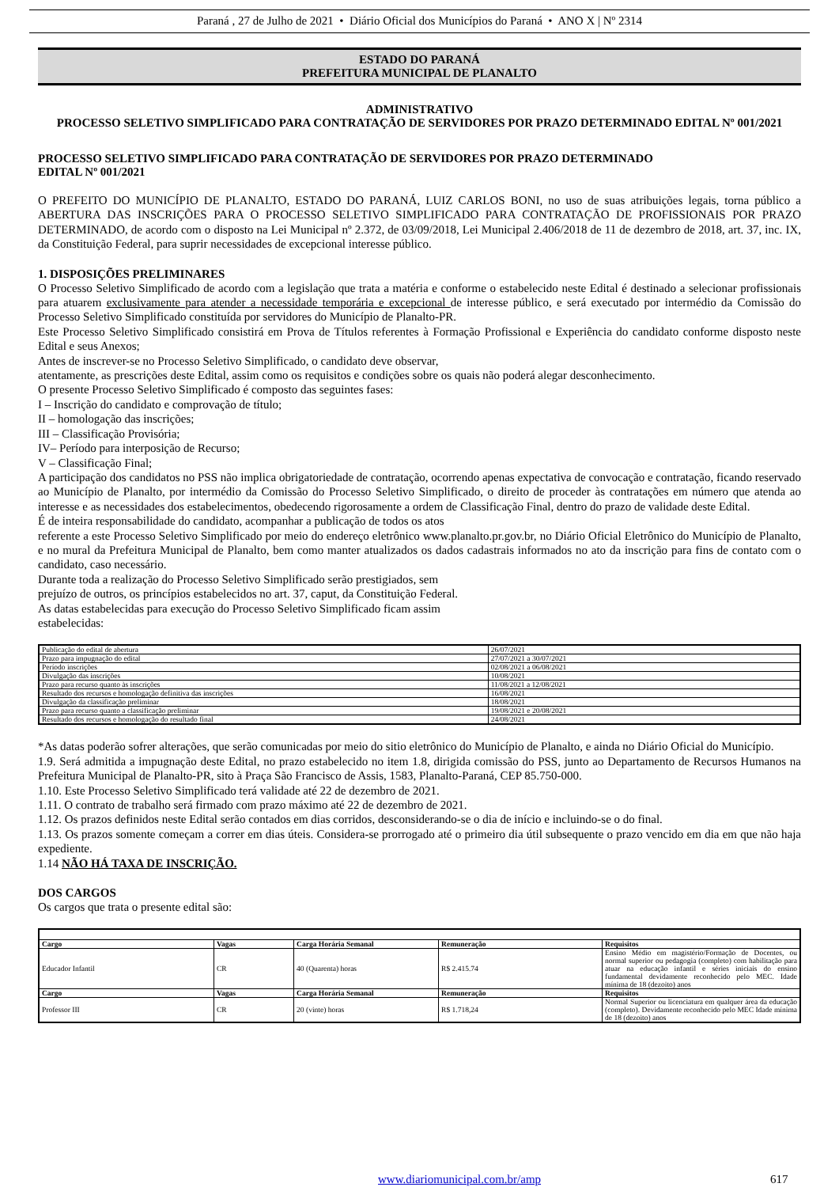Paraná , 27 de Julho de 2021 • Diário Oficial dos Municípios do Paraná • ANO X | Nº 2314
ESTADO DO PARANÁ
PREFEITURA MUNICIPAL DE PLANALTO
ADMINISTRATIVO
PROCESSO SELETIVO SIMPLIFICADO PARA CONTRATAÇÃO DE SERVIDORES POR PRAZO DETERMINADO EDITAL Nº 001/2021
PROCESSO SELETIVO SIMPLIFICADO PARA CONTRATAÇÃO DE SERVIDORES POR PRAZO DETERMINADO
EDITAL Nº 001/2021
O PREFEITO DO MUNICÍPIO DE PLANALTO, ESTADO DO PARANÁ, LUIZ CARLOS BONI, no uso de suas atribuições legais, torna público a ABERTURA DAS INSCRIÇÕES PARA O PROCESSO SELETIVO SIMPLIFICADO PARA CONTRATAÇÃO DE PROFISSIONAIS POR PRAZO DETERMINADO, de acordo com o disposto na Lei Municipal nº 2.372, de 03/09/2018, Lei Municipal 2.406/2018 de 11 de dezembro de 2018, art. 37, inc. IX, da Constituição Federal, para suprir necessidades de excepcional interesse público.
1. DISPOSIÇÕES PRELIMINARES
O Processo Seletivo Simplificado de acordo com a legislação que trata a matéria e conforme o estabelecido neste Edital é destinado a selecionar profissionais para atuarem exclusivamente para atender a necessidade temporária e excepcional de interesse público, e será executado por intermédio da Comissão do Processo Seletivo Simplificado constituída por servidores do Município de Planalto-PR.
Este Processo Seletivo Simplificado consistirá em Prova de Títulos referentes à Formação Profissional e Experiência do candidato conforme disposto neste Edital e seus Anexos;
Antes de inscrever-se no Processo Seletivo Simplificado, o candidato deve observar,
atentamente, as prescrições deste Edital, assim como os requisitos e condições sobre os quais não poderá alegar desconhecimento.
O presente Processo Seletivo Simplificado é composto das seguintes fases:
I – Inscrição do candidato e comprovação de título;
II – homologação das inscrições;
III – Classificação Provisória;
IV– Período para interposição de Recurso;
V – Classificação Final;
A participação dos candidatos no PSS não implica obrigatoriedade de contratação, ocorrendo apenas expectativa de convocação e contratação, ficando reservado ao Município de Planalto, por intermédio da Comissão do Processo Seletivo Simplificado, o direito de proceder às contratações em número que atenda ao interesse e as necessidades dos estabelecimentos, obedecendo rigorosamente a ordem de Classificação Final, dentro do prazo de validade deste Edital.
É de inteira responsabilidade do candidato, acompanhar a publicação de todos os atos
referente a este Processo Seletivo Simplificado por meio do endereço eletrônico www.planalto.pr.gov.br, no Diário Oficial Eletrônico do Município de Planalto, e no mural da Prefeitura Municipal de Planalto, bem como manter atualizados os dados cadastrais informados no ato da inscrição para fins de contato com o candidato, caso necessário.
Durante toda a realização do Processo Seletivo Simplificado serão prestigiados, sem
prejuízo de outros, os princípios estabelecidos no art. 37, caput, da Constituição Federal.
As datas estabelecidas para execução do Processo Seletivo Simplificado ficam assim
estabelecidas:
| Publicação do edital de abertura | 26/07/2021 |
| Prazo para impugnação do edital | 27/07/2021 a 30/07/2021 |
| Período inscrições | 02/08/2021 a 06/08/2021 |
| Divulgação das inscrições | 10/08/2021 |
| Prazo para recurso quanto às inscrições | 11/08/2021 a 12/08/2021 |
| Resultado dos recursos e homologação definitiva das inscrições | 16/08/2021 |
| Divulgação da classificação preliminar | 18/08/2021 |
| Prazo para recurso quanto a classificação preliminar | 19/08/2021 e 20/08/2021 |
| Resultado dos recursos e homologação do resultado final | 24/08/2021 |
*As datas poderão sofrer alterações, que serão comunicadas por meio do sitio eletrônico do Município de Planalto, e ainda no Diário Oficial do Município.
1.9. Será admitida a impugnação deste Edital, no prazo estabelecido no item 1.8, dirigida comissão do PSS, junto ao Departamento de Recursos Humanos na Prefeitura Municipal de Planalto-PR, sito à Praça São Francisco de Assis, 1583, Planalto-Paraná, CEP 85.750-000.
1.10. Este Processo Seletivo Simplificado terá validade até 22 de dezembro de 2021.
1.11. O contrato de trabalho será firmado com prazo máximo até 22 de dezembro de 2021.
1.12. Os prazos definidos neste Edital serão contados em dias corridos, desconsiderando-se o dia de início e incluindo-se o do final.
1.13. Os prazos somente começam a correr em dias úteis. Considera-se prorrogado até o primeiro dia útil subsequente o prazo vencido em dia em que não haja expediente.
1.14 NÃO HÁ TAXA DE INSCRIÇÃO.
DOS CARGOS
Os cargos que trata o presente edital são:
| Cargo | Vagas | Carga Horária Semanal | Remuneração | Requisitos |
| --- | --- | --- | --- | --- |
| Educador Infantil | CR | 40 (Quarenta) horas | R$ 2.415.74 | Ensino Médio em magistério/Formação de Docentes, ou normal superior ou pedagogia (completo) com habilitação para atuar na educação infantil e séries iniciais do ensino fundamental devidamente reconhecido pelo MEC. Idade mínima de 18 (dezoito) anos |
| Cargo | Vagas | Carga Horária Semanal | Remuneração | Requisitos |
| Professor III | CR | 20 (vinte) horas | R$ 1.718,24 | Normal Superior ou licenciatura em qualquer área da educação (completo). Devidamente reconhecido pelo MEC Idade mínima de 18 (dezoito) anos |
www.diariomunicipal.com.br/amp 617